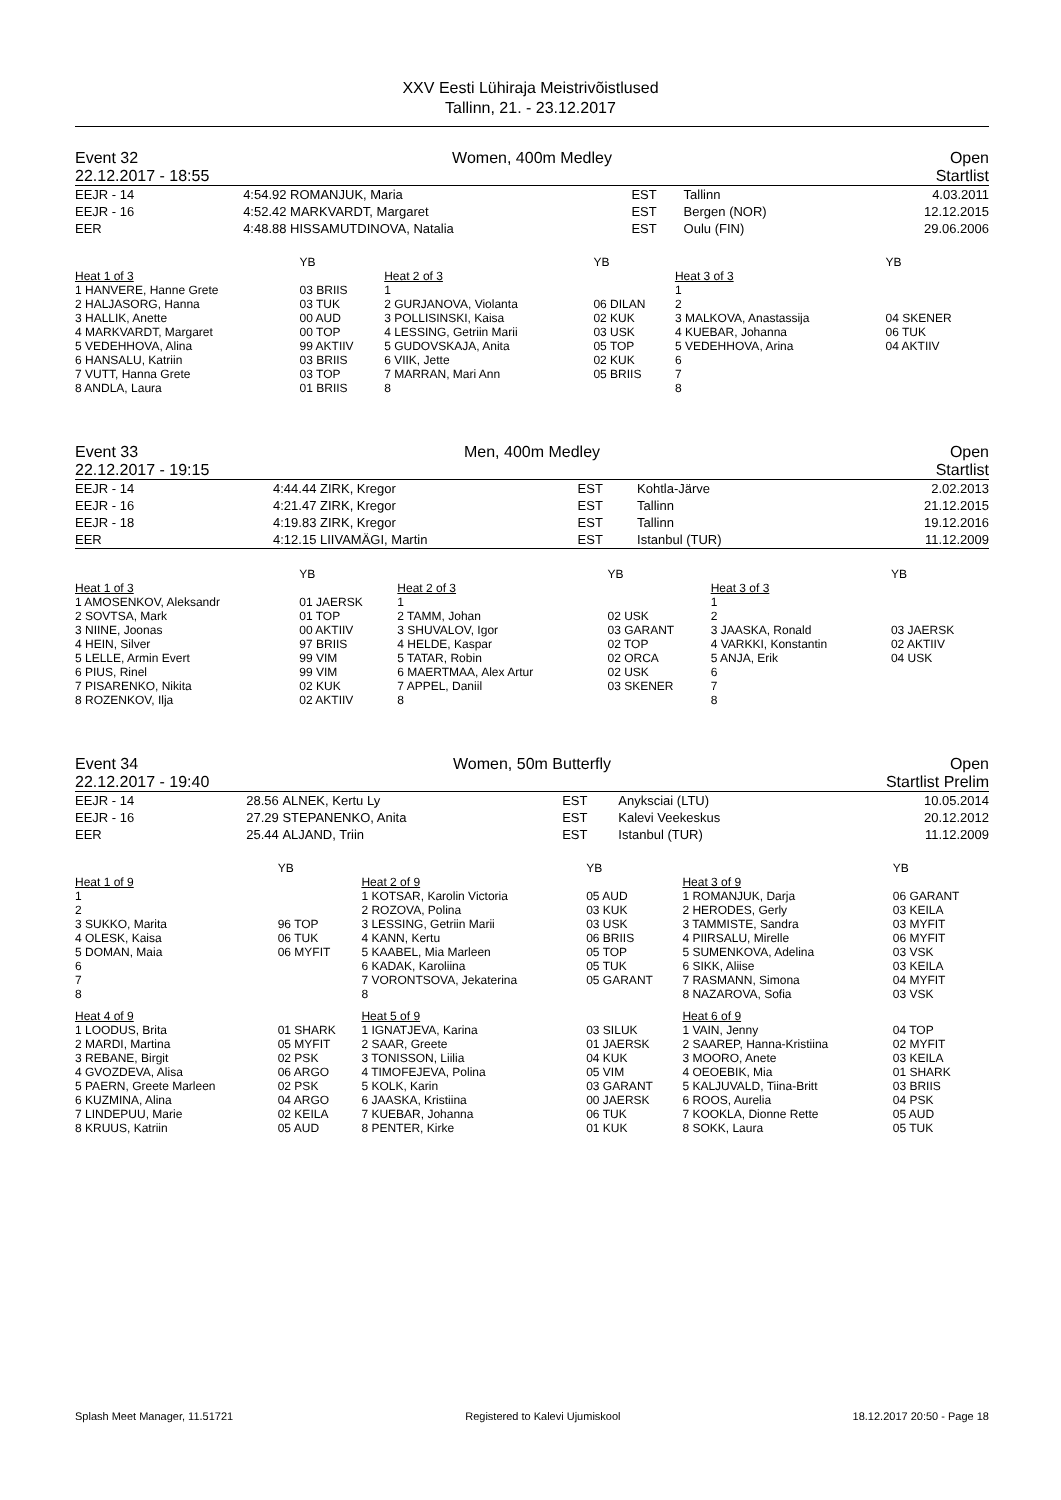XXV Eesti Lühiraja Meistrivõistlused
Tallinn, 21. - 23.12.2017
Event 32
22.12.2017 - 18:55
Women, 400m Medley Open
Startlist
| EEJR - 14 | 4:54.92 | ROMANJUK, Maria | EST | Tallinn | 4.03.2011 |
| EEJR - 16 | 4:52.42 | MARKVARDT, Margaret | EST | Bergen (NOR) | 12.12.2015 |
| EER | 4:48.88 | HISSAMUTDINOVA, Natalia | EST | Oulu (FIN) | 29.06.2006 |
| | YB | | YB | | YB |
| Heat 1 of 3 | | Heat 2 of 3 | | Heat 3 of 3 | |
| 1 HANVERE, Hanne Grete | 03 BRIIS | 1 | | 1 | |
| 2 HALJASORG, Hanna | 03 TUK | 2 GURJANOVA, Violanta | 06 DILAN | 2 | |
| 3 HALLIK, Anette | 00 AUD | 3 POLLISINSKI, Kaisa | 02 KUK | 3 MALKOVA, Anastassija | 04 SKENER |
| 4 MARKVARDT, Margaret | 00 TOP | 4 LESSING, Getriin Marii | 03 USK | 4 KUEBAR, Johanna | 06 TUK |
| 5 VEDEHHOVA, Alina | 99 AKTIIV | 5 GUDOVSKAJA, Anita | 05 TOP | 5 VEDEHHOVA, Arina | 04 AKTIIV |
| 6 HANSALU, Katriin | 03 BRIIS | 6 VIIK, Jette | 02 KUK | 6 | |
| 7 VUTT, Hanna Grete | 03 TOP | 7 MARRAN, Mari Ann | 05 BRIIS | 7 | |
| 8 ANDLA, Laura | 01 BRIIS | 8 | | 8 | |
Event 33
22.12.2017 - 19:15
Men, 400m Medley Open
Startlist
| EEJR - 14 | 4:44.44 | ZIRK, Kregor | EST | Kohtla-Järve | 2.02.2013 |
| EEJR - 16 | 4:21.47 | ZIRK, Kregor | EST | Tallinn | 21.12.2015 |
| EEJR - 18 | 4:19.83 | ZIRK, Kregor | EST | Tallinn | 19.12.2016 |
| EER | 4:12.15 | LIIVAMÄGI, Martin | EST | Istanbul (TUR) | 11.12.2009 |
| | YB | | YB | | YB |
| Heat 1 of 3 | | Heat 2 of 3 | | Heat 3 of 3 | |
| 1 AMOSENKOV, Aleksandr | 01 JAERSK | 1 | | 1 | |
| 2 SOVTSA, Mark | 01 TOP | 2 TAMM, Johan | 02 USK | 2 | |
| 3 NIINE, Joonas | 00 AKTIIV | 3 SHUVALOV, Igor | 03 GARANT | 3 JAASKA, Ronald | 03 JAERSK |
| 4 HEIN, Silver | 97 BRIIS | 4 HELDE, Kaspar | 02 TOP | 4 VARKKI, Konstantin | 02 AKTIIV |
| 5 LELLE, Armin Evert | 99 VIM | 5 TATAR, Robin | 02 ORCA | 5 ANJA, Erik | 04 USK |
| 6 PIUS, Rinel | 99 VIM | 6 MAERTMAA, Alex Artur | 02 USK | 6 | |
| 7 PISARENKO, Nikita | 02 KUK | 7 APPEL, Daniil | 03 SKENER | 7 | |
| 8 ROZENKOV, Ilja | 02 AKTIIV | 8 | | 8 | |
Event 34
22.12.2017 - 19:40
Women, 50m Butterfly Open
Startlist Prelim
| EEJR - 14 | 28.56 | ALNEK, Kertu Ly | EST | Anyksciai (LTU) | 10.05.2014 |
| EEJR - 16 | 27.29 | STEPANENKO, Anita | EST | Kalevi Veekeskus | 20.12.2012 |
| EER | 25.44 | ALJAND, Triin | EST | Istanbul (TUR) | 11.12.2009 |
| | YB | | YB | | YB |
| Heat 1 of 9 | | Heat 2 of 9 | | Heat 3 of 9 | |
| 1 | | 1 KOTSAR, Karolin Victoria | 05 AUD | 1 ROMANJUK, Darja | 06 GARANT |
| 2 | | 2 ROZOVA, Polina | 03 KUK | 2 HERODES, Gerly | 03 KEILA |
| 3 SUKKO, Marita | 96 TOP | 3 LESSING, Getriin Marii | 03 USK | 3 TAMMISTE, Sandra | 03 MYFIT |
| 4 OLESK, Kaisa | 06 TUK | 4 KANN, Kertu | 06 BRIIS | 4 PIIRSALU, Mirelle | 06 MYFIT |
| 5 DOMAN, Maia | 06 MYFIT | 5 KAABEL, Mia Marleen | 05 TOP | 5 SUMENKOVA, Adelina | 03 VSK |
| 6 | | 6 KADAK, Karoliina | 05 TUK | 6 SIKK, Aliise | 03 KEILA |
| 7 | | 7 VORONTSOVA, Jekaterina | 05 GARANT | 7 RASMANN, Simona | 04 MYFIT |
| 8 | | 8 | | 8 NAZAROVA, Sofia | 03 VSK |
| Heat 4 of 9 | | Heat 5 of 9 | | Heat 6 of 9 | |
| 1 LOODUS, Brita | 01 SHARK | 1 IGNATJEVA, Karina | 03 SILUK | 1 VAIN, Jenny | 04 TOP |
| 2 MARDI, Martina | 05 MYFIT | 2 SAAR, Greete | 01 JAERSK | 2 SAAREP, Hanna-Kristiina | 02 MYFIT |
| 3 REBANE, Birgit | 02 PSK | 3 TONISSON, Liilia | 04 KUK | 3 MOORO, Anete | 03 KEILA |
| 4 GVOZDEVA, Alisa | 06 ARGO | 4 TIMOFEJEVA, Polina | 05 VIM | 4 OEOEBIK, Mia | 01 SHARK |
| 5 PAERN, Greete Marleen | 02 PSK | 5 KOLK, Karin | 03 GARANT | 5 KALJUVALD, Tiina-Britt | 03 BRIIS |
| 6 KUZMINA, Alina | 04 ARGO | 6 JAASKA, Kristiina | 00 JAERSK | 6 ROOS, Aurelia | 04 PSK |
| 7 LINDEPUU, Marie | 02 KEILA | 7 KUEBAR, Johanna | 06 TUK | 7 KOOKLA, Dionne Rette | 05 AUD |
| 8 KRUUS, Katriin | 05 AUD | 8 PENTER, Kirke | 01 KUK | 8 SOKK, Laura | 05 TUK |
Splash Meet Manager, 11.51721 Registered to Kalevi Ujumiskool 18.12.2017 20:50 - Page 18